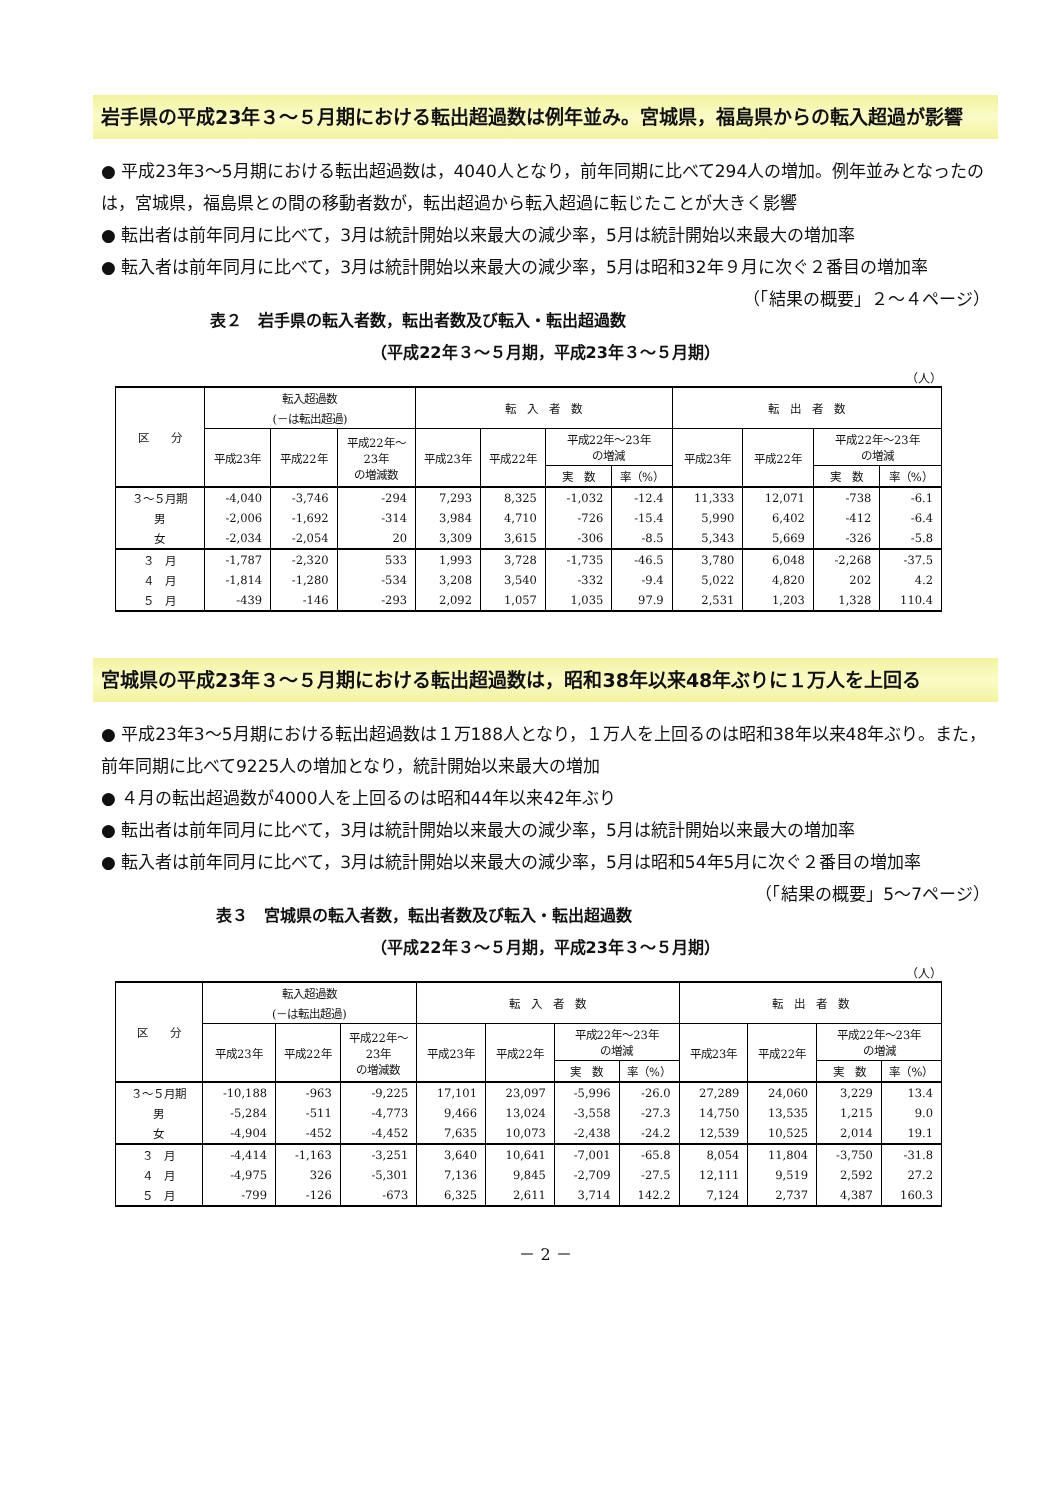岩手県の平成23年３～５月期における転出超過数は例年並み。宮城県，福島県からの転入超過が影響
● 平成23年3～5月期における転出超過数は，4040人となり，前年同期に比べて294人の増加。例年並みとなったのは，宮城県，福島県との間の移動者数が，転出超過から転入超過に転じたことが大きく影響
● 転出者は前年同月に比べて，3月は統計開始以来最大の減少率，5月は統計開始以来最大の増加率
● 転入者は前年同月に比べて，3月は統計開始以来最大の減少率，5月は昭和32年９月に次ぐ２番目の増加率 （「結果の概要」２～４ページ）
表２　岩手県の転入者数，転出者数及び転入・転出超過数
（平成22年３～５月期，平成23年３～５月期）
（人）
| 区 分 | 転入超過数 (－は転出超過) | | | 転 入 者 数 | | | | 転 出 者 数 | | | |
| --- | --- | --- | --- | --- | --- | --- | --- | --- | --- | --- | --- |
| | 平成23年 | 平成22年 | 平成22年～ 23年 の増減数 | 平成23年 | 平成22年 | 平成22年～23年 の増減 | | 平成23年 | 平成22年 | 平成22年～23年 の増減 | |
| | | | | | | 実 数 | 率（%） | | | 実 数 | 率（%） |
| ３～５月期 | -4,040 | -3,746 | -294 | 7,293 | 8,325 | -1,032 | -12.4 | 11,333 | 12,071 | -738 | -6.1 |
| 男 | -2,006 | -1,692 | -314 | 3,984 | 4,710 | -726 | -15.4 | 5,990 | 6,402 | -412 | -6.4 |
| 女 | -2,034 | -2,054 | 20 | 3,309 | 3,615 | -306 | -8.5 | 5,343 | 5,669 | -326 | -5.8 |
| ３ 月 | -1,787 | -2,320 | 533 | 1,993 | 3,728 | -1,735 | -46.5 | 3,780 | 6,048 | -2,268 | -37.5 |
| ４ 月 | -1,814 | -1,280 | -534 | 3,208 | 3,540 | -332 | -9.4 | 5,022 | 4,820 | 202 | 4.2 |
| ５ 月 | -439 | -146 | -293 | 2,092 | 1,057 | 1,035 | 97.9 | 2,531 | 1,203 | 1,328 | 110.4 |
宮城県の平成23年３～５月期における転出超過数は，昭和38年以来48年ぶりに１万人を上回る
● 平成23年3～5月期における転出超過数は１万188人となり，１万人を上回るのは昭和38年以来48年ぶり。また，前年同期に比べて9225人の増加となり，統計開始以来最大の増加
● ４月の転出超過数が4000人を上回るのは昭和44年以来42年ぶり
● 転出者は前年同月に比べて，3月は統計開始以来最大の減少率，5月は統計開始以来最大の増加率
● 転入者は前年同月に比べて，3月は統計開始以来最大の減少率，5月は昭和54年5月に次ぐ２番目の増加率 （「結果の概要」5～7ページ）
表３　宮城県の転入者数，転出者数及び転入・転出超過数
（平成22年３～５月期，平成23年３～５月期）
（人）
| 区 分 | 転入超過数 (－は転出超過) | | | 転 入 者 数 | | | | 転 出 者 数 | | | |
| --- | --- | --- | --- | --- | --- | --- | --- | --- | --- | --- | --- |
| | 平成23年 | 平成22年 | 平成22年～ 23年 の増減数 | 平成23年 | 平成22年 | 平成22年～23年 の増減 | | 平成23年 | 平成22年 | 平成22年～23年 の増減 | |
| | | | | | | 実 数 | 率（%） | | | 実 数 | 率（%） |
| ３～５月期 | -10,188 | -963 | -9,225 | 17,101 | 23,097 | -5,996 | -26.0 | 27,289 | 24,060 | 3,229 | 13.4 |
| 男 | -5,284 | -511 | -4,773 | 9,466 | 13,024 | -3,558 | -27.3 | 14,750 | 13,535 | 1,215 | 9.0 |
| 女 | -4,904 | -452 | -4,452 | 7,635 | 10,073 | -2,438 | -24.2 | 12,539 | 10,525 | 2,014 | 19.1 |
| ３ 月 | -4,414 | -1,163 | -3,251 | 3,640 | 10,641 | -7,001 | -65.8 | 8,054 | 11,804 | -3,750 | -31.8 |
| ４ 月 | -4,975 | 326 | -5,301 | 7,136 | 9,845 | -2,709 | -27.5 | 12,111 | 9,519 | 2,592 | 27.2 |
| ５ 月 | -799 | -126 | -673 | 6,325 | 2,611 | 3,714 | 142.2 | 7,124 | 2,737 | 4,387 | 160.3 |
－ 2 －